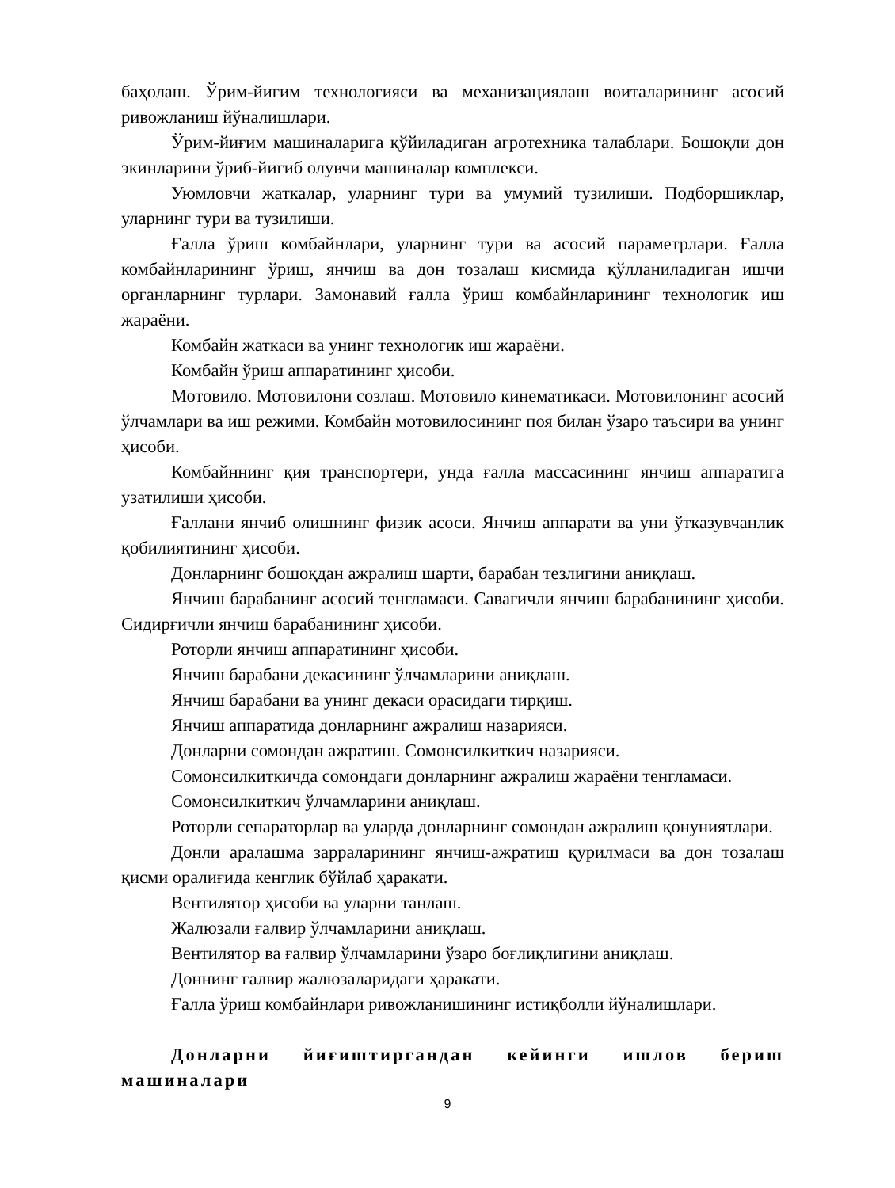баҳолаш. Ўрим-йиғим технологияси ва механизациялаш воиталарининг асосий ривожланиш йўналишлари.
Ўрим-йиғим машиналарига қўйиладиган агротехника талаблари. Бошоқли дон экинларини ўриб-йиғиб олувчи машиналар комплекси.
Уюмловчи жаткалар, уларнинг тури ва умумий тузилиши. Подборшиклар, уларнинг тури ва тузилиши.
Ғалла ўриш комбайнлари, уларнинг тури ва асосий параметрлари. Ғалла комбайнларининг ўриш, янчиш ва дон тозалаш кисмида қўлланиладиган ишчи органларнинг турлари. Замонавий ғалла ўриш комбайнларининг технологик иш жараёни.
Комбайн жаткаси ва унинг технологик иш жараёни.
Комбайн ўриш аппаратининг ҳисоби.
Мотовило. Мотовилони созлаш. Мотовило кинематикаси. Мотовилонинг асосий ўлчамлари ва иш режими. Комбайн мотовилосининг поя билан ўзаро таъсири ва унинг ҳисоби.
Комбайннинг қия транспортери, унда ғалла массасининг янчиш аппаратига узатилиши ҳисоби.
Ғаллани янчиб олишнинг физик асоси. Янчиш аппарати ва уни ўтказувчанлик қобилиятининг ҳисоби.
Донларнинг бошоқдан ажралиш шарти, барабан тезлигини аниқлаш.
Янчиш барабанинг асосий тенгламаси. Савағичли янчиш барабанининг ҳисоби. Сидирғичли янчиш барабанининг ҳисоби.
Роторли янчиш аппаратининг ҳисоби.
Янчиш барабани декасининг ўлчамларини аниқлаш.
Янчиш барабани ва унинг декаси орасидаги тирқиш.
Янчиш аппаратида донларнинг ажралиш назарияси.
Донларни сомондан ажратиш. Сомонсилкиткич назарияси.
Сомонсилкиткичда сомондаги донларнинг ажралиш жараёни тенгламаси.
Сомонсилкиткич ўлчамларини аниқлаш.
Роторли сепараторлар ва уларда донларнинг сомондан ажралиш қонуниятлари.
Донли аралашма зарраларининг янчиш-ажратиш қурилмаси ва дон тозалаш қисми оралиғида кенглик бўйлаб ҳаракати.
Вентилятор ҳисоби ва уларни танлаш.
Жалюзали ғалвир ўлчамларини аниқлаш.
Вентилятор ва ғалвир ўлчамларини ўзаро боғлиқлигини аниқлаш.
Доннинг ғалвир жалюзаларидаги ҳаракати.
Ғалла ўриш комбайнлари ривожланишининг истиқболли йўналишлари.
Донларни йиғиштиргандан кейинги ишлов бериш машиналари
9